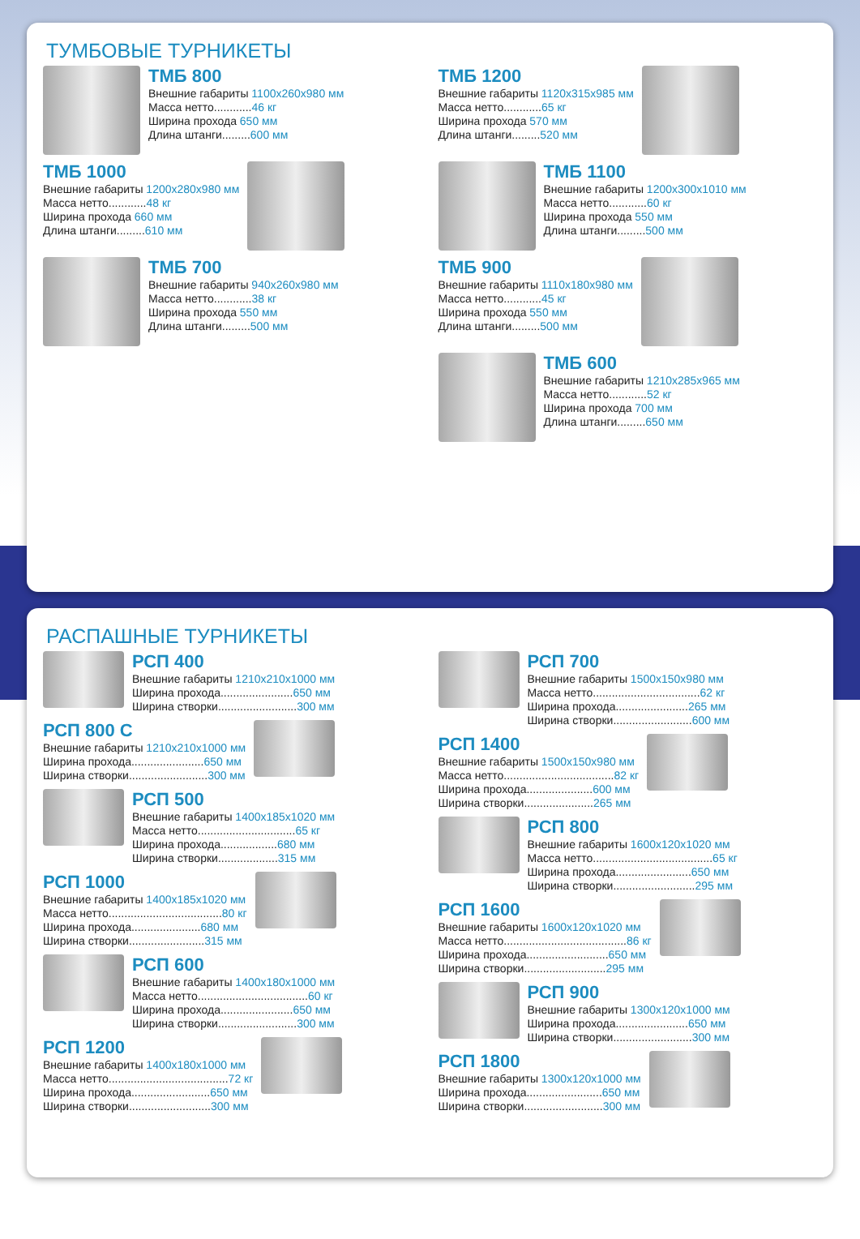ТУМБОВЫЕ ТУРНИКЕТЫ
ТМБ 800
Внешние габариты 1100x260x980 мм
Масса нетто............46 кг
Ширина прохода 650 мм
Длина штанги.........600 мм
ТМБ 1000
Внешние габариты 1200x280x980 мм
Масса нетто............48 кг
Ширина прохода 660 мм
Длина штанги.........610 мм
ТМБ 700
Внешние габариты 940x260x980 мм
Масса нетто............38 кг
Ширина прохода 550 мм
Длина штанги.........500 мм
ТМБ 1200
Внешние габариты 1120x315x985 мм
Масса нетто............65 кг
Ширина прохода 570 мм
Длина штанги.........520 мм
ТМБ 1100
Внешние габариты 1200x300x1010 мм
Масса нетто............60 кг
Ширина прохода 550 мм
Длина штанги.........500 мм
ТМБ 900
Внешние габариты 1110x180x980 мм
Масса нетто............45 кг
Ширина прохода 550 мм
Длина штанги.........500 мм
ТМБ 600
Внешние габариты 1210x285x965 мм
Масса нетто............52 кг
Ширина прохода 700 мм
Длина штанги.........650 мм
РАСПАШНЫЕ ТУРНИКЕТЫ
РСП 400
Внешние габариты 1210x210x1000 мм
Ширина прохода.......................650 мм
Ширина створки.........................300 мм
РСП 800 С
Внешние габариты 1210x210x1000 мм
Ширина прохода.......................650 мм
Ширина створки.........................300 мм
РСП 500
Внешние габариты 1400x185x1020 мм
Масса нетто...............................65 кг
Ширина прохода..................680 мм
Ширина створки...................315 мм
РСП 1000
Внешние габариты 1400x185x1020 мм
Масса нетто....................................80 кг
Ширина прохода......................680 мм
Ширина створки........................315 мм
РСП 600
Внешние габариты 1400x180x1000 мм
Масса нетто...................................60 кг
Ширина прохода.......................650 мм
Ширина створки.........................300 мм
РСП 1200
Внешние габариты 1400x180x1000 мм
Масса нетто......................................72 кг
Ширина прохода.........................650 мм
Ширина створки..........................300 мм
РСП 700
Внешние габариты 1500x150x980 мм
Масса нетто..................................62 кг
Ширина прохода.......................265 мм
Ширина створки.........................600 мм
РСП 1400
Внешние габариты 1500x150x980 мм
Масса нетто...................................82 кг
Ширина прохода.....................600 мм
Ширина створки......................265 мм
РСП 800
Внешние габариты 1600x120x1020 мм
Масса нетто......................................65 кг
Ширина прохода........................650 мм
Ширина створки..........................295 мм
РСП 1600
Внешние габариты 1600x120x1020 мм
Масса нетто.......................................86 кг
Ширина прохода..........................650 мм
Ширина створки..........................295 мм
РСП 900
Внешние габариты 1300x120x1000 мм
Ширина прохода.......................650 мм
Ширина створки.........................300 мм
РСП 1800
Внешние габариты 1300x120x1000 мм
Ширина прохода........................650 мм
Ширина створки.........................300 мм